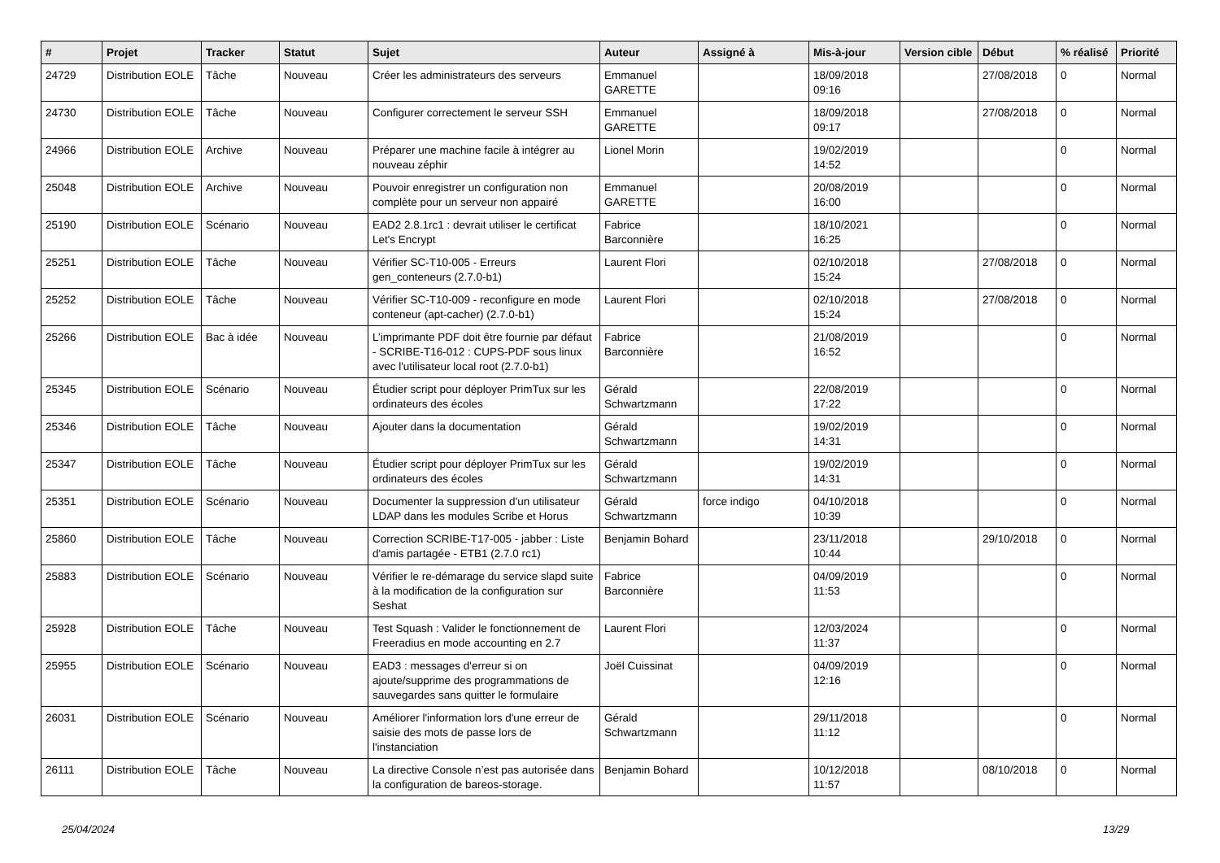| # | Projet | Tracker | Statut | Sujet | Auteur | Assigné à | Mis-à-jour | Version cible | Début | % réalisé | Priorité |
| --- | --- | --- | --- | --- | --- | --- | --- | --- | --- | --- | --- |
| 24729 | Distribution EOLE | Tâche | Nouveau | Créer les administrateurs des serveurs | Emmanuel GARETTE | | 18/09/2018 09:16 | | 27/08/2018 | 0 | Normal |
| 24730 | Distribution EOLE | Tâche | Nouveau | Configurer correctement le serveur SSH | Emmanuel GARETTE | | 18/09/2018 09:17 | | 27/08/2018 | 0 | Normal |
| 24966 | Distribution EOLE | Archive | Nouveau | Préparer une machine facile à intégrer au nouveau zéphir | Lionel Morin | | 19/02/2019 14:52 | | | 0 | Normal |
| 25048 | Distribution EOLE | Archive | Nouveau | Pouvoir enregistrer un configuration non complète pour un serveur non appairé | Emmanuel GARETTE | | 20/08/2019 16:00 | | | 0 | Normal |
| 25190 | Distribution EOLE | Scénario | Nouveau | EAD2 2.8.1rc1 : devrait utiliser le certificat Let's Encrypt | Fabrice Barconnière | | 18/10/2021 16:25 | | | 0 | Normal |
| 25251 | Distribution EOLE | Tâche | Nouveau | Vérifier SC-T10-005 - Erreurs gen_conteneurs (2.7.0-b1) | Laurent Flori | | 02/10/2018 15:24 | | 27/08/2018 | 0 | Normal |
| 25252 | Distribution EOLE | Tâche | Nouveau | Vérifier SC-T10-009 - reconfigure en mode conteneur (apt-cacher) (2.7.0-b1) | Laurent Flori | | 02/10/2018 15:24 | | 27/08/2018 | 0 | Normal |
| 25266 | Distribution EOLE | Bac à idée | Nouveau | L’imprimante PDF doit être fournie par défaut - SCRIBE-T16-012 : CUPS-PDF sous linux avec l'utilisateur local root (2.7.0-b1) | Fabrice Barconnière | | 21/08/2019 16:52 | | | 0 | Normal |
| 25345 | Distribution EOLE | Scénario | Nouveau | Étudier script pour déployer PrimTux sur les ordinateurs des écoles | Gérald Schwartzmann | | 22/08/2019 17:22 | | | 0 | Normal |
| 25346 | Distribution EOLE | Tâche | Nouveau | Ajouter dans la documentation | Gérald Schwartzmann | | 19/02/2019 14:31 | | | 0 | Normal |
| 25347 | Distribution EOLE | Tâche | Nouveau | Étudier script pour déployer PrimTux sur les ordinateurs des écoles | Gérald Schwartzmann | | 19/02/2019 14:31 | | | 0 | Normal |
| 25351 | Distribution EOLE | Scénario | Nouveau | Documenter la suppression d'un utilisateur LDAP dans les modules Scribe et Horus | Gérald Schwartzmann | force indigo | 04/10/2018 10:39 | | | 0 | Normal |
| 25860 | Distribution EOLE | Tâche | Nouveau | Correction SCRIBE-T17-005 - jabber : Liste d'amis partagée - ETB1 (2.7.0 rc1) | Benjamin Bohard | | 23/11/2018 10:44 | | 29/10/2018 | 0 | Normal |
| 25883 | Distribution EOLE | Scénario | Nouveau | Vérifier le re-démarage du service slapd suite à la modification de la configuration sur Seshat | Fabrice Barconnière | | 04/09/2019 11:53 | | | 0 | Normal |
| 25928 | Distribution EOLE | Tâche | Nouveau | Test Squash : Valider le fonctionnement de Freeradius en mode accounting en 2.7 | Laurent Flori | | 12/03/2024 11:37 | | | 0 | Normal |
| 25955 | Distribution EOLE | Scénario | Nouveau | EAD3 : messages d'erreur si on ajoute/supprime des programmations de sauvegardes sans quitter le formulaire | Joël Cuissinat | | 04/09/2019 12:16 | | | 0 | Normal |
| 26031 | Distribution EOLE | Scénario | Nouveau | Améliorer l'information lors d'une erreur de saisie des mots de passe lors de l'instanciation | Gérald Schwartzmann | | 29/11/2018 11:12 | | | 0 | Normal |
| 26111 | Distribution EOLE | Tâche | Nouveau | La directive Console n’est pas autorisée dans la configuration de bareos-storage. | Benjamin Bohard | | 10/12/2018 11:57 | | 08/10/2018 | 0 | Normal |
25/04/2024 13/29